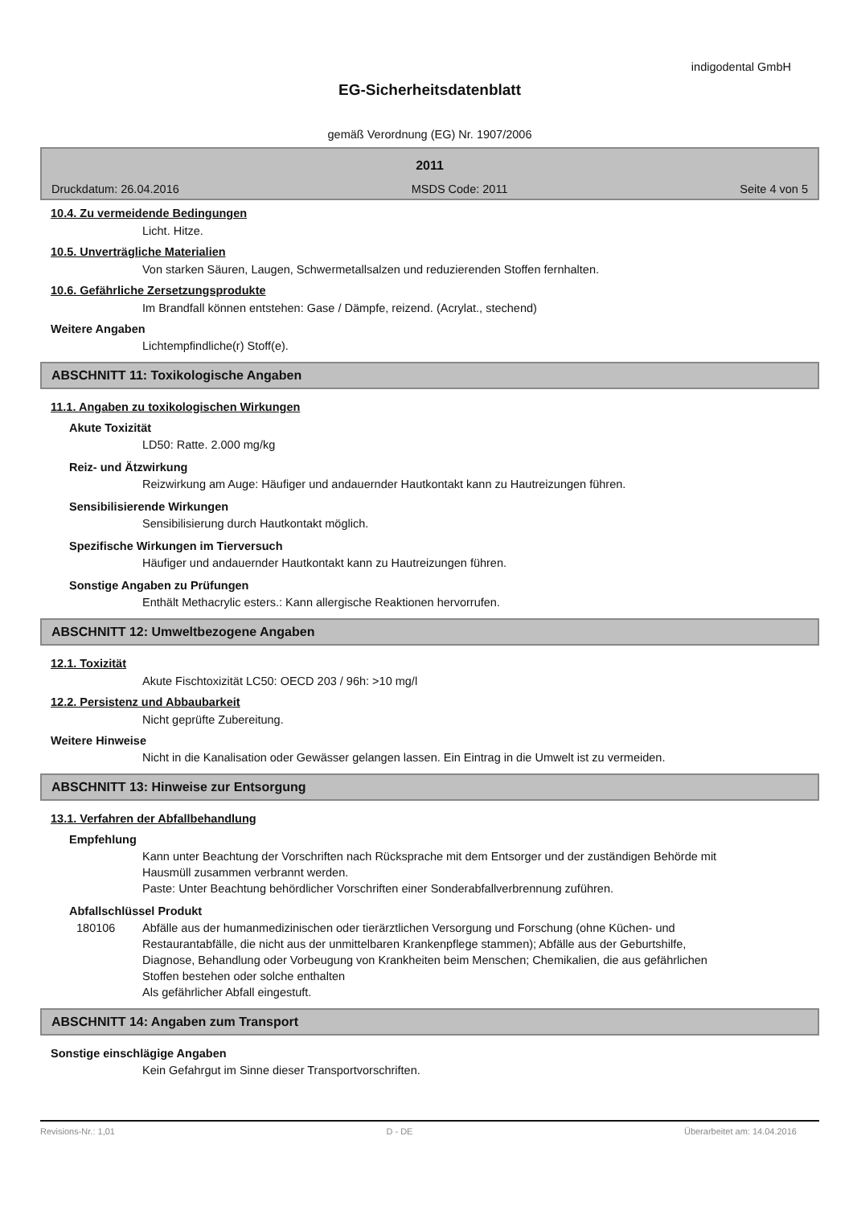indigodental GmbH
EG-Sicherheitsdatenblatt
gemäß Verordnung (EG) Nr. 1907/2006
2011
Druckdatum: 26.04.2016 MSDS Code: 2011 Seite 4 von 5
10.4. Zu vermeidende Bedingungen
Licht. Hitze.
10.5. Unverträgliche Materialien
Von starken Säuren, Laugen, Schwermetallsalzen und reduzierenden Stoffen fernhalten.
10.6. Gefährliche Zersetzungsprodukte
Im Brandfall können entstehen: Gase / Dämpfe, reizend. (Acrylat., stechend)
Weitere Angaben
Lichtempfindliche(r) Stoff(e).
ABSCHNITT 11: Toxikologische Angaben
11.1. Angaben zu toxikologischen Wirkungen
Akute Toxizität
LD50: Ratte. 2.000 mg/kg
Reiz- und Ätzwirkung
Reizwirkung am Auge: Häufiger und andauernder Hautkontakt kann zu Hautreizungen führen.
Sensibilisierende Wirkungen
Sensibilisierung durch Hautkontakt möglich.
Spezifische Wirkungen im Tierversuch
Häufiger und andauernder Hautkontakt kann zu Hautreizungen führen.
Sonstige Angaben zu Prüfungen
Enthält Methacrylic esters.: Kann allergische Reaktionen hervorrufen.
ABSCHNITT 12: Umweltbezogene Angaben
12.1. Toxizität
Akute Fischtoxizität LC50: OECD 203 / 96h: >10 mg/l
12.2. Persistenz und Abbaubarkeit
Nicht geprüfte Zubereitung.
Weitere Hinweise
Nicht in die Kanalisation oder Gewässer gelangen lassen. Ein Eintrag in die Umwelt ist zu vermeiden.
ABSCHNITT 13: Hinweise zur Entsorgung
13.1. Verfahren der Abfallbehandlung
Empfehlung
Kann unter Beachtung der Vorschriften nach Rücksprache mit dem Entsorger und der zuständigen Behörde mit Hausmüll zusammen verbrannt werden.
Paste: Unter Beachtung behördlicher Vorschriften einer Sonderabfallverbrennung zuführen.
Abfallschlüssel Produkt
180106 Abfälle aus der humanmedizinischen oder tierärztlichen Versorgung und Forschung (ohne Küchen- und Restaurantabfälle, die nicht aus der unmittelbaren Krankenpflege stammen); Abfälle aus der Geburtshilfe, Diagnose, Behandlung oder Vorbeugung von Krankheiten beim Menschen; Chemikalien, die aus gefährlichen Stoffen bestehen oder solche enthalten
Als gefährlicher Abfall eingestuft.
ABSCHNITT 14: Angaben zum Transport
Sonstige einschlägige Angaben
Kein Gefahrgut im Sinne dieser Transportvorschriften.
Revisions-Nr.: 1,01 D - DE Überarbeitet am: 14.04.2016